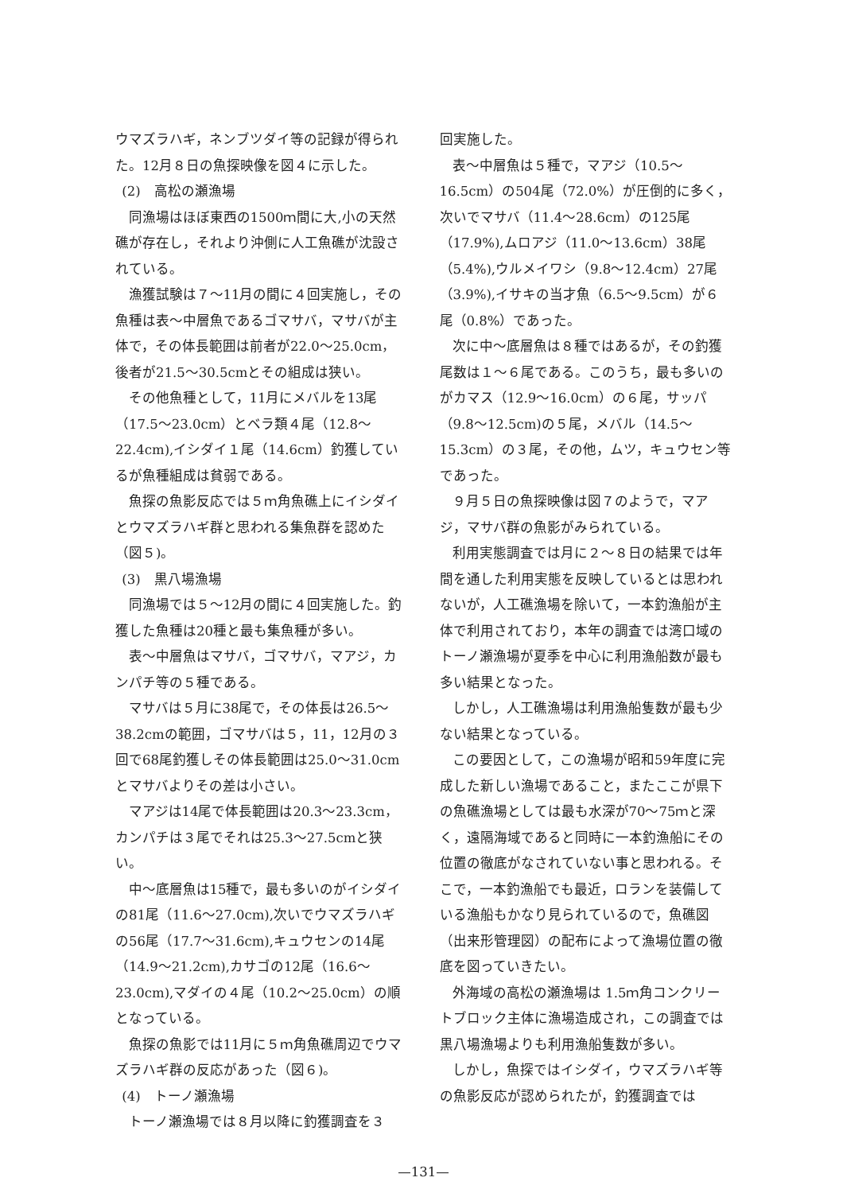ウマズラハギ，ネンブツダイ等の記録が得られた。12月８日の魚探映像を図４に示した。
(2)　高松の瀬漁場
同漁場はほぼ東西の1500ｍ間に大,小の天然礁が存在し，それより沖側に人工魚礁が沈設されている。
漁獲試験は７～11月の間に４回実施し，その魚種は表～中層魚であるゴマサバ，マサバが主体で，その体長範囲は前者が22.0～25.0cm，後者が21.5～30.5cmとその組成は狭い。
その他魚種として，11月にメバルを13尾（17.5～23.0cm）とベラ類４尾（12.8～22.4cm),イシダイ１尾（14.6cm）釣獲しているが魚種組成は貧弱である。
魚探の魚影反応では５ｍ角魚礁上にイシダイとウマズラハギ群と思われる集魚群を認めた（図５)。
(3)　黒八場漁場
同漁場では５～12月の間に４回実施した。釣獲した魚種は20種と最も集魚種が多い。
表～中層魚はマサバ，ゴマサバ，マアジ，カンパチ等の５種である。
マサバは５月に38尾で，その体長は26.5～38.2cmの範囲，ゴマサバは５，11，12月の３回で68尾釣獲しその体長範囲は25.0～31.0cmとマサバよりその差は小さい。
マアジは14尾で体長範囲は20.3～23.3cm，カンパチは３尾でそれは25.3～27.5cmと狭い。
中～底層魚は15種で，最も多いのがイシダイの81尾（11.6～27.0cm),次いでウマズラハギの56尾（17.7～31.6cm),キュウセンの14尾（14.9～21.2cm),カサゴの12尾（16.6～23.0cm),マダイの４尾（10.2～25.0cm）の順となっている。
魚探の魚影では11月に５ｍ角魚礁周辺でウマズラハギ群の反応があった（図６)。
(4)　トーノ瀬漁場
トーノ瀬漁場では８月以降に釣獲調査を３
回実施した。
表～中層魚は５種で，マアジ（10.5～16.5cm）の504尾（72.0%）が圧倒的に多く，次いでマサバ（11.4～28.6cm）の125尾（17.9%),ムロアジ（11.0～13.6cm）38尾（5.4%),ウルメイワシ（9.8～12.4cm）27尾（3.9%),イサキの当才魚（6.5～9.5cm）が６尾（0.8%）であった。
次に中～底層魚は８種ではあるが，その釣獲尾数は１～６尾である。このうち，最も多いのがカマス（12.9～16.0cm）の６尾，サッパ（9.8～12.5cm)の５尾，メバル（14.5～15.3cm）の３尾，その他，ムツ，キュウセン等であった。
９月５日の魚探映像は図７のようで，マアジ，マサバ群の魚影がみられている。
利用実態調査では月に２～８日の結果では年間を通した利用実態を反映しているとは思われないが，人工礁漁場を除いて，一本釣漁船が主体で利用されており，本年の調査では湾口域のトーノ瀬漁場が夏季を中心に利用漁船数が最も多い結果となった。
しかし，人工礁漁場は利用漁船隻数が最も少ない結果となっている。
この要因として，この漁場が昭和59年度に完成した新しい漁場であること，またここが県下の魚礁漁場としては最も水深が70～75ｍと深く，遠隔海域であると同時に一本釣漁船にその位置の徹底がなされていない事と思われる。そこで，一本釣漁船でも最近，ロランを装備している漁船もかなり見られているので，魚礁図（出来形管理図）の配布によって漁場位置の徹底を図っていきたい。
外海域の高松の瀬漁場は 1.5ｍ角コンクリートブロック主体に漁場造成され，この調査では黒八場漁場よりも利用漁船隻数が多い。
しかし，魚探ではイシダイ，ウマズラハギ等の魚影反応が認められたが，釣獲調査では
—131—